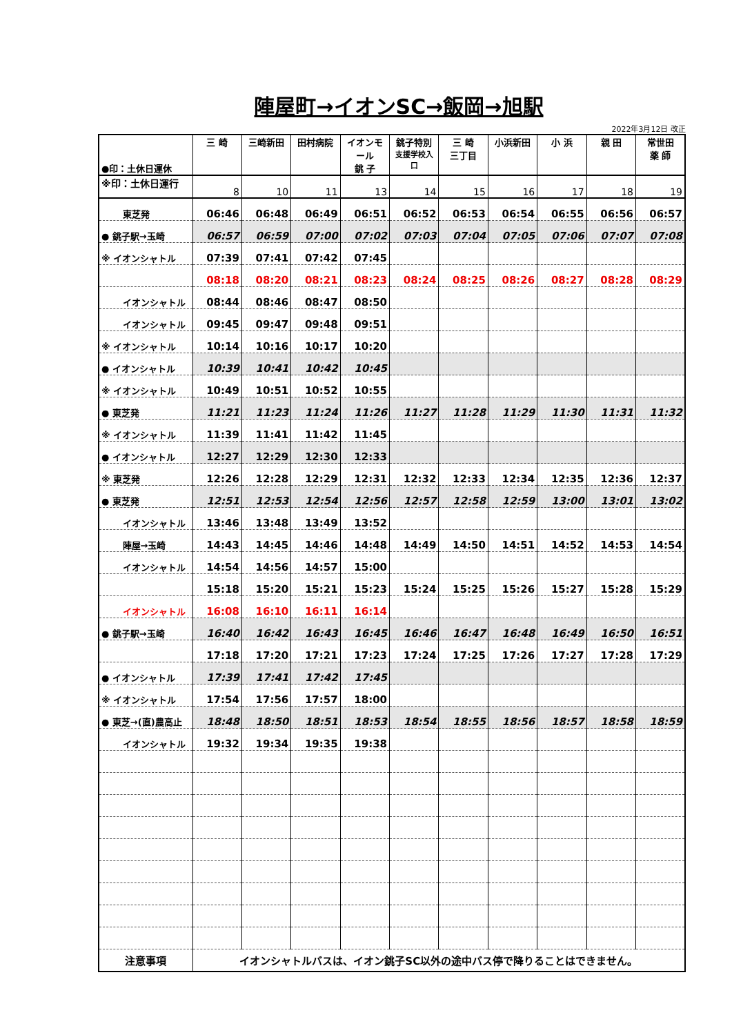陣屋町→イオンSC→飯岡→旭駅
2022年3月12日 改正
| ●印：土休日運休 | 三 崎 | 三崎新田 | 田村病院 | イオンモール 銚 子 | 銚子特別 支援学校入口 | 三 崎 三丁目 | 小浜新田 | 小 浜 | 親 田 | 常世田 薬 師 |
| --- | --- | --- | --- | --- | --- | --- | --- | --- | --- | --- |
| ※印：土休日運行 | 8 | 10 | 11 | 13 | 14 | 15 | 16 | 17 | 18 | 19 |
| 東芝発 | 06:46 | 06:48 | 06:49 | 06:51 | 06:52 | 06:53 | 06:54 | 06:55 | 06:56 | 06:57 |
| ● 銚子駅→玉崎 | 06:57 | 06:59 | 07:00 | 07:02 | 07:03 | 07:04 | 07:05 | 07:06 | 07:07 | 07:08 |
| ※ イオンシャトル | 07:39 | 07:41 | 07:42 | 07:45 | | | | | | |
| | 08:18 | 08:20 | 08:21 | 08:23 | 08:24 | 08:25 | 08:26 | 08:27 | 08:28 | 08:29 |
| イオンシャトル | 08:44 | 08:46 | 08:47 | 08:50 | | | | | | |
| イオンシャトル | 09:45 | 09:47 | 09:48 | 09:51 | | | | | | |
| ※ イオンシャトル | 10:14 | 10:16 | 10:17 | 10:20 | | | | | | |
| ● イオンシャトル | 10:39 | 10:41 | 10:42 | 10:45 | | | | | | |
| ※ イオンシャトル | 10:49 | 10:51 | 10:52 | 10:55 | | | | | | |
| ● 東芝発 | 11:21 | 11:23 | 11:24 | 11:26 | 11:27 | 11:28 | 11:29 | 11:30 | 11:31 | 11:32 |
| ※ イオンシャトル | 11:39 | 11:41 | 11:42 | 11:45 | | | | | | |
| ● イオンシャトル | 12:27 | 12:29 | 12:30 | 12:33 | | | | | | |
| ※ 東芝発 | 12:26 | 12:28 | 12:29 | 12:31 | 12:32 | 12:33 | 12:34 | 12:35 | 12:36 | 12:37 |
| ● 東芝発 | 12:51 | 12:53 | 12:54 | 12:56 | 12:57 | 12:58 | 12:59 | 13:00 | 13:01 | 13:02 |
| イオンシャトル | 13:46 | 13:48 | 13:49 | 13:52 | | | | | | |
| 陣屋→玉崎 | 14:43 | 14:45 | 14:46 | 14:48 | 14:49 | 14:50 | 14:51 | 14:52 | 14:53 | 14:54 |
| イオンシャトル | 14:54 | 14:56 | 14:57 | 15:00 | | | | | | |
| | 15:18 | 15:20 | 15:21 | 15:23 | 15:24 | 15:25 | 15:26 | 15:27 | 15:28 | 15:29 |
| イオンシャトル | 16:08 | 16:10 | 16:11 | 16:14 | | | | | | |
| ● 銚子駅→玉崎 | 16:40 | 16:42 | 16:43 | 16:45 | 16:46 | 16:47 | 16:48 | 16:49 | 16:50 | 16:51 |
| | 17:18 | 17:20 | 17:21 | 17:23 | 17:24 | 17:25 | 17:26 | 17:27 | 17:28 | 17:29 |
| ● イオンシャトル | 17:39 | 17:41 | 17:42 | 17:45 | | | | | | |
| ※ イオンシャトル | 17:54 | 17:56 | 17:57 | 18:00 | | | | | | |
| ● 東芝→(直)農高止 | 18:48 | 18:50 | 18:51 | 18:53 | 18:54 | 18:55 | 18:56 | 18:57 | 18:58 | 18:59 |
| イオンシャトル | 19:32 | 19:34 | 19:35 | 19:38 | | | | | | |
| 注意事項 | イオンシャトルバスは、イオン銚子SC以外の途中バス停で降りることはできません。 | | | | | | | | | |